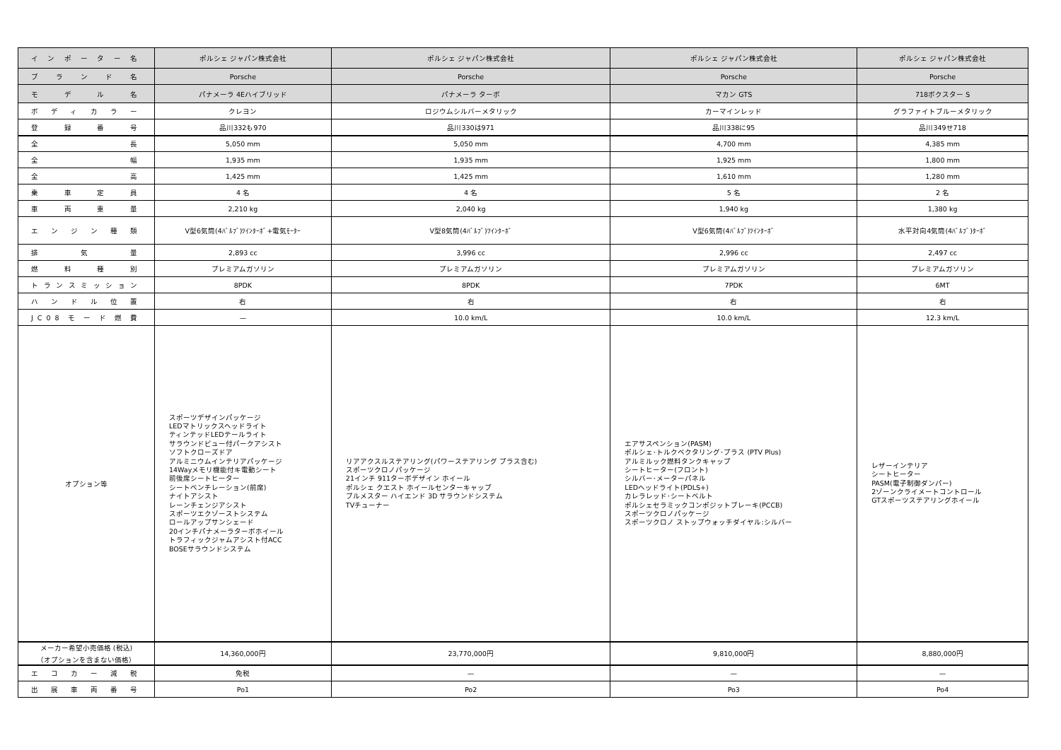| インポーター名 | ポルシェ ジャパン株式会社 | ポルシェ ジャパン株式会社 | ポルシェ ジャパン株式会社 | ポルシェ ジャパン株式会社 |
| ブランド名 | Porsche | Porsche | Porsche | Porsche |
| モデル名 | パナメーラ 4Eハイブリッド | パナメーラ ターボ | マカン GTS | 718ボクスター S |
| ボディカラー | クレヨン | ロジウムシルバーメタリック | カーマインレッド | グラファイトブルーメタリック |
| 登録番号 | 品川332も970 | 品川330は971 | 品川338に95 | 品川349せ718 |
| 全長 | 5,050 mm | 5,050 mm | 4,700 mm | 4,385 mm |
| 全幅 | 1,935 mm | 1,935 mm | 1,925 mm | 1,800 mm |
| 全高 | 1,425 mm | 1,425 mm | 1,610 mm | 1,280 mm |
| 乗車定員 | 4 名 | 4 名 | 5 名 | 2 名 |
| 車両重量 | 2,210 kg | 2,040 kg | 1,940 kg | 1,380 kg |
| エンジン種類 | V型6気筒(4ﾊﾞﾙﾌﾞ)ﾂｲﾝﾀｰﾎﾞ+電気ﾓｰﾀｰ | V型8気筒(4ﾊﾞﾙﾌﾞ)ﾂｲﾝﾀｰﾎﾞ | V型6気筒(4ﾊﾞﾙﾌﾞ)ﾂｲﾝﾀｰﾎﾞ | 水平対向4気筒(4ﾊﾞﾙﾌﾞ)ﾀｰﾎﾞ |
| 排気量 | 2,893 cc | 3,996 cc | 2,996 cc | 2,497 cc |
| 燃料種別 | プレミアムガソリン | プレミアムガソリン | プレミアムガソリン | プレミアムガソリン |
| トランスミッション | 8PDK | 8PDK | 7PDK | 6MT |
| ハンドル位置 | 右 | 右 | 右 | 右 |
| JC08モード燃費 | — | 10.0 km/L | 10.0 km/L | 12.3 km/L |
| オプション等 | スポーツデザインパッケージ LEDマトリックスヘッドライト ティンテッドLEDテールライト サラウンドビュー付パークアシスト ソフトクローズドア アルミニウムインテリアパッケージ 14Wayメモリ機能付キ電動シート 前後席シートヒーター シートベンチレーション(前席) ナイトアシスト レーンチェンジアシスト スポーツエクゾーストシステム ロールアップサンシェード 20インチパナメーラターボホイール トラフィックジャムアシスト付ACC BOSEサラウンドシステム | リアアクスルステアリング(パワーステアリング プラス含む) スポーツクロノパッケージ 21インチ 911ターボデザイン ホイール ポルシェ クエスト ホイールセンターキャップ ブルメスター ハイエンド 3D サラウンドシステム TVチューナー | エアサスペンション(PASM) ポルシェ･トルクベクタリング･プラス (PTV Plus) アルミルック燃料タンクキャップ シートヒーター(フロント) シルバー･メーターパネル LEDヘッドライト(PDLS+) カレラレッド･シートベルト ポルシェセラミックコンポジットブレーキ(PCCB) スポーツクロノパッケージ スポーツクロノ ストップウォッチダイヤル:シルバー | レザーインテリア シートヒーター PASM(電子制御ダンパー) 2ゾーンクライメートコントロール GTスポーツステアリングホイール |
| メーカー希望小売価格 (税込) （オプションを含まない価格） | 14,360,000円 | 23,770,000円 | 9,810,000円 | 8,880,000円 |
| エコカー減税 | 免税 | — | — | — |
| 出展車両番号 | Po1 | Po2 | Po3 | Po4 |